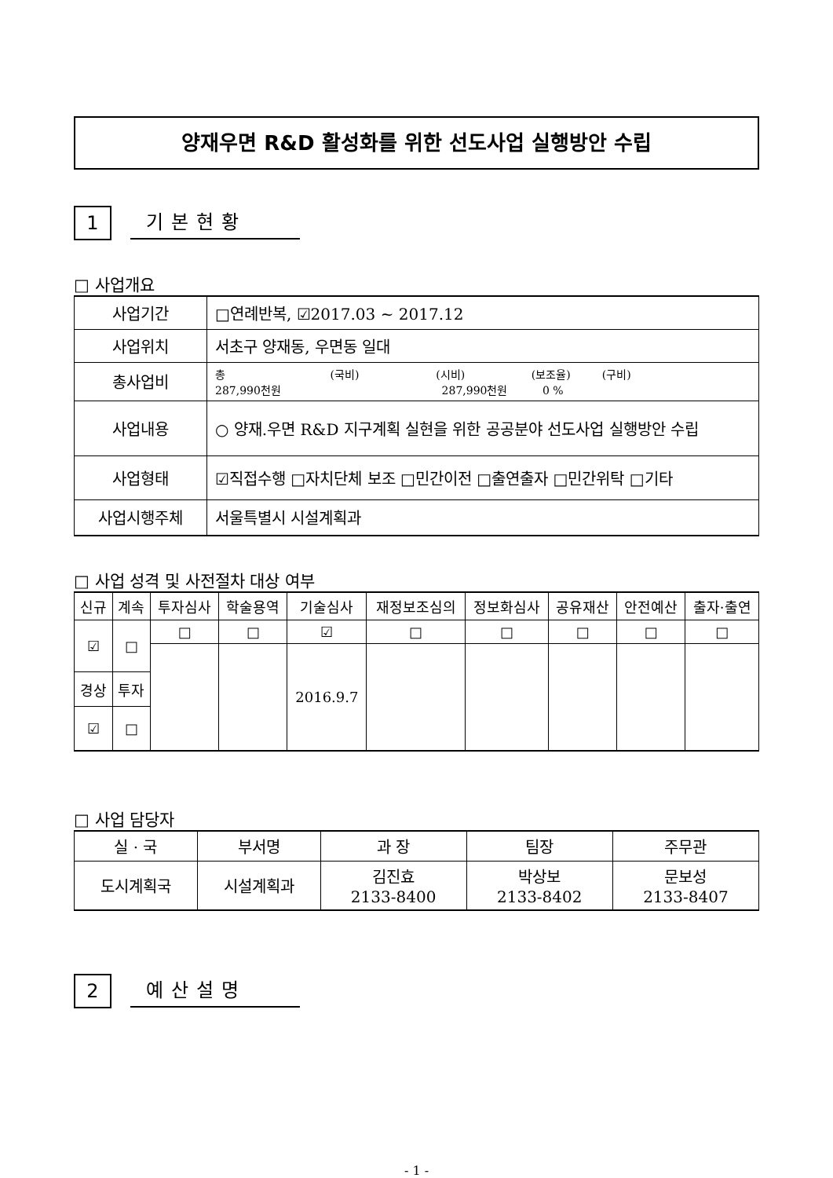양재우면 R&D 활성화를 위한 선도사업 실행방안 수립
1 기본현황
□ 사업개요
| 사업기간 | □연례반복, ☑2017.03 ~ 2017.12 |
| 사업위치 | 서초구 양재동, 우면동 일대 |
| 총사업비 | 총 (국비) (시비) (보조율) (구비) 287,990천원 287,990천원 0 % |
| 사업내용 | ○ 양재.우면 R&D 지구계획 실현을 위한 공공분야 선도사업 실행방안 수립 |
| 사업형태 | ☑직접수행 □자치단체 보조 □민간이전 □출연출자 □민간위탁 □기타 |
| 사업시행주체 | 서울특별시 시설계획과 |
□ 사업 성격 및 사전절차 대상 여부
| 신규 | 계속 | 투자심사 | 학술용역 | 기술심사 | 재정보조심의 | 정보화심사 | 공유재산 | 안전예산 | 출자·출연 |
| ☑ | □ | □ | □ | ☑ | □ | □ | □ | □ | □ |
| | | | | 2016.9.7 | | | | | |
| 경상 | 투자 | | | | | | | | |
| ☑ | □ | | | | | | | | |
□ 사업 담당자
| 실 · 국 | 부서명 | 과 장 | 팀장 | 주무관 |
| 도시계획국 | 시설계획과 | 김진효 2133-8400 | 박상보 2133-8402 | 문보성 2133-8407 |
2 예산설명
- 1 -